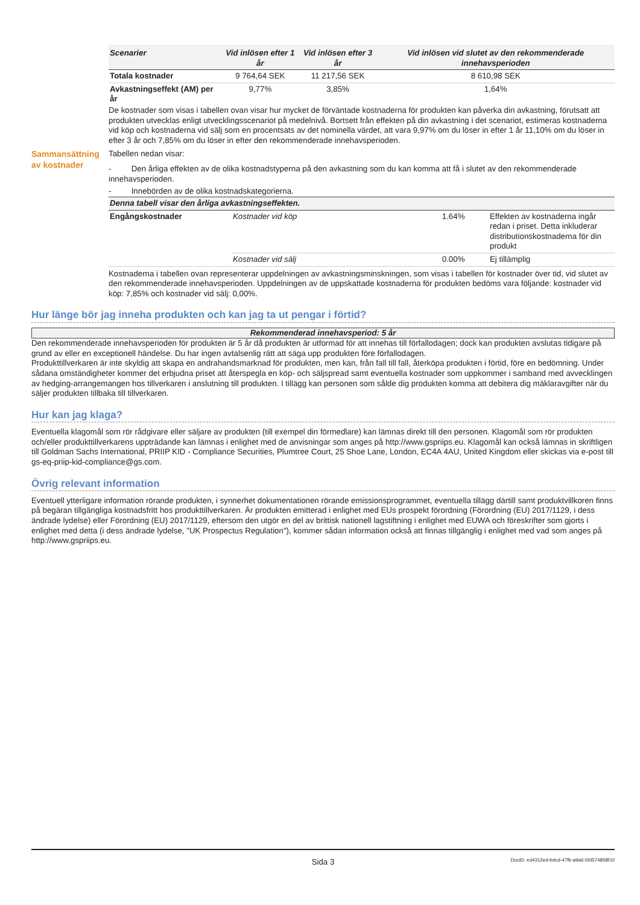| Scenarier | Vid inlösen efter 1 år | Vid inlösen efter 3 år | Vid inlösen vid slutet av den rekommenderade innehavsperioden |
| --- | --- | --- | --- |
| Totala kostnader | 9 764,64 SEK | 11 217,56 SEK | 8 610,98 SEK |
| Avkastningseffekt (AM) per år | 9,77% | 3,85% | 1,64% |
De kostnader som visas i tabellen ovan visar hur mycket de förväntade kostnaderna för produkten kan påverka din avkastning, förutsatt att produkten utvecklas enligt utvecklingsscenariot på medelnivå. Bortsett från effekten på din avkastning i det scenariot, estimeras kostnaderna vid köp och kostnaderna vid sälj som en procentsats av det nominella värdet, att vara 9,97% om du löser in efter 1 år 11,10% om du löser in efter 3 år och 7,85% om du löser in efter den rekommenderade innehavsperioden.
Sammansättning av kostnader
Tabellen nedan visar:
- Den årliga effekten av de olika kostnadstyperna på den avkastning som du kan komma att få i slutet av den rekommenderade innehavsperioden.
- Innebörden av de olika kostnadskategorierna.
| Denna tabell visar den årliga avkastningseffekten. | | | |
| --- | --- | --- | --- |
| Engångskostnader | Kostnader vid köp | 1.64% | Effekten av kostnaderna ingår redan i priset. Detta inkluderar distributionskostnaderna för din produkt |
| | Kostnader vid sälj | 0.00% | Ej tillämplig |
Kostnaderna i tabellen ovan representerar uppdelningen av avkastningsminskningen, som visas i tabellen för kostnader över tid, vid slutet av den rekommenderade innehavsperioden. Uppdelningen av de uppskattade kostnaderna för produkten bedöms vara följande: kostnader vid köp: 7,85% och kostnader vid sälj: 0,00%.
Hur länge bör jag inneha produkten och kan jag ta ut pengar i förtid?
Rekommenderad innehavsperiod: 5 år
Den rekommenderade innehavsperioden för produkten är 5 år då produkten är utformad för att innehas till förfallodagen; dock kan produkten avslutas tidigare på grund av eller en exceptionell händelse. Du har ingen avtalsenlig rätt att säga upp produkten före förfallodagen.
Produkttillverkaren är inte skyldig att skapa en andrahandsmarknad för produkten, men kan, från fall till fall, återköpa produkten i förtid, före en bedömning. Under sådana omständigheter kommer det erbjudna priset att återspegla en köp- och säljspread samt eventuella kostnader som uppkommer i samband med avvecklingen av hedging-arrangemangen hos tillverkaren i anslutning till produkten. I tillägg kan personen som sålde dig produkten komma att debitera dig mäklaravgifter när du säljer produkten tillbaka till tillverkaren.
Hur kan jag klaga?
Eventuella klagomål som rör rådgivare eller säljare av produkten (till exempel din förmedlare) kan lämnas direkt till den personen. Klagomål som rör produkten och/eller produkttillverkarens uppträdande kan lämnas i enlighet med de anvisningar som anges på http://www.gspriips.eu. Klagomål kan också lämnas in skriftligen till Goldman Sachs International, PRIIP KID - Compliance Securities, Plumtree Court, 25 Shoe Lane, London, EC4A 4AU, United Kingdom eller skickas via e-post till gs-eq-priip-kid-compliance@gs.com.
Övrig relevant information
Eventuell ytterligare information rörande produkten, i synnerhet dokumentationen rörande emissionsprogrammet, eventuella tillägg därtill samt produktvillkoren finns på begäran tillgängliga kostnadsfritt hos produkttillverkaren. Är produkten emitterad i enlighet med EUs prospekt förordning (Förordning (EU) 2017/1129, i dess ändrade lydelse) eller Förordning (EU) 2017/1129, eftersom den utgör en del av brittisk nationell lagstiftning i enlighet med EUWA och föreskrifter som gjorts i enlighet med detta (i dess ändrade lydelse, "UK Prospectus Regulation"), kommer sådan information också att finnas tillgänglig i enlighet med vad som anges på http://www.gspriips.eu.
Sida 3 DocID: ed4312ed-bdcd-47fb-a9a6-5fd57485801f